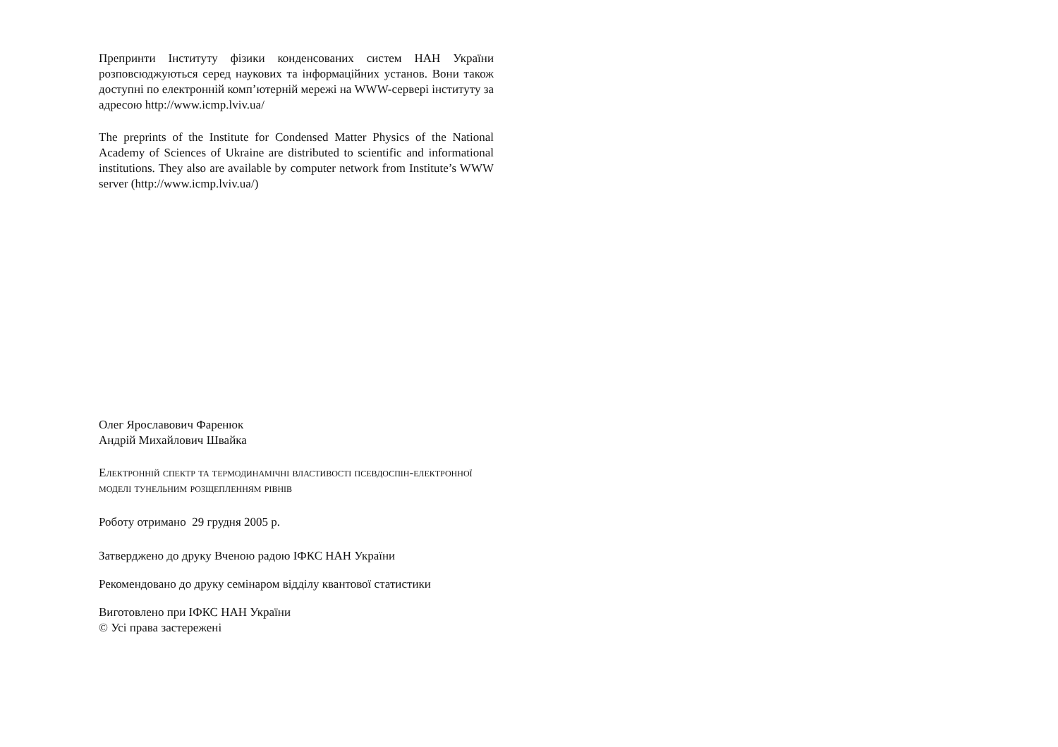Препринти Інституту фізики конденсованих систем НАН України розповсюджуються серед наукових та інформаційних установ. Вони також доступні по електронній комп’ютерній мережі на WWW-сервері інституту за адресою http://www.icmp.lviv.ua/
The preprints of the Institute for Condensed Matter Physics of the National Academy of Sciences of Ukraine are distributed to scientific and informational institutions. They also are available by computer network from Institute’s WWW server (http://www.icmp.lviv.ua/)
Олег Ярославович Фаренюк
Андрій Михайлович Швайка
Електронній спектр та термодинамічні властивості псевдоспін-електронної моделі тунельним розщепленням рівнів
Роботу отримано 29 грудня 2005 р.
Затверджено до друку Вченою радою ІФКС НАН України
Рекомендовано до друку семінаром відділу квантової статистики
Виготовлено при ІФКС НАН України
© Усі права застережені